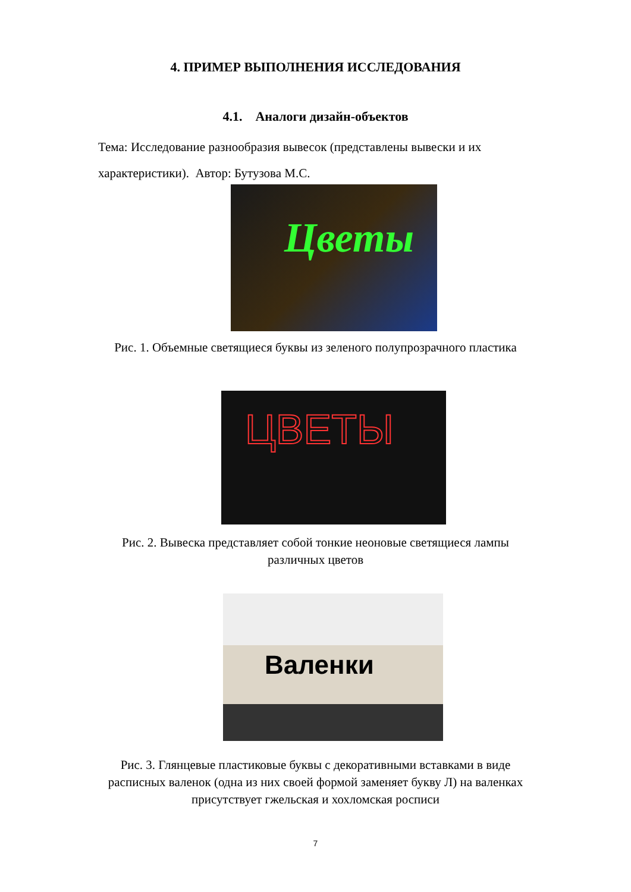4. ПРИМЕР ВЫПОЛНЕНИЯ ИССЛЕДОВАНИЯ
4.1. Аналоги дизайн-объектов
Тема: Исследование разнообразия вывесок (представлены вывески и их характеристики). Автор: Бутузова М.С.
Цветы
Рис. 1. Объемные светящиеся буквы из зеленого полупрозрачного пластика
ЦВЕТЫ
Рис. 2. Вывеска представляет собой тонкие неоновые светящиеся лампы
различных цветов
Валенки
Рис. 3. Глянцевые пластиковые буквы с декоративными вставками в виде
расписных валенок (одна из них своей формой заменяет букву Л) на валенках
присутствует гжельская и хохломская росписи
7